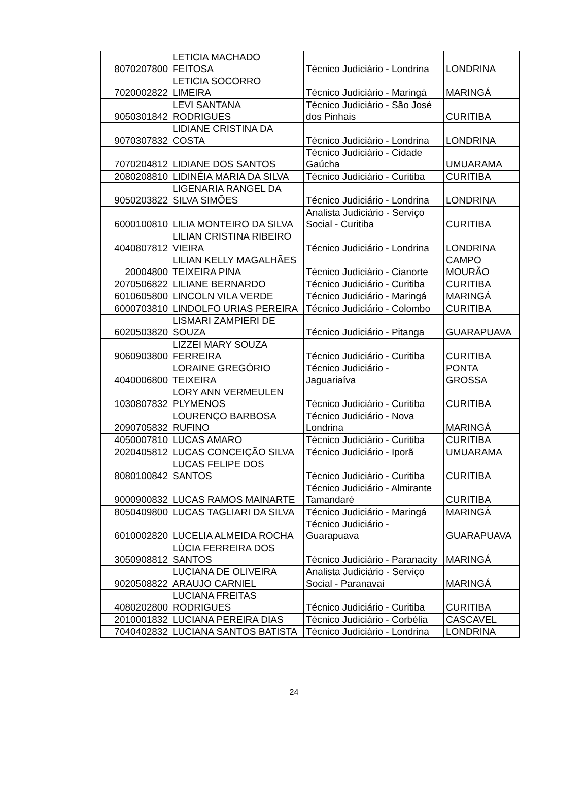| 8070207800 | LETICIA MACHADO FEITOSA | Técnico Judiciário - Londrina | LONDRINA |
| 7020002822 | LETICIA SOCORRO LIMEIRA | Técnico Judiciário - Maringá | MARINGÁ |
| 9050301842 | LEVI SANTANA RODRIGUES | Técnico Judiciário - São José dos Pinhais | CURITIBA |
| 9070307832 | LIDIANE CRISTINA DA COSTA | Técnico Judiciário - Londrina | LONDRINA |
| 7070204812 | LIDIANE DOS SANTOS | Técnico Judiciário - Cidade Gaúcha | UMUARAMA |
| 2080208810 | LIDINÉIA MARIA DA SILVA | Técnico Judiciário - Curitiba | CURITIBA |
| 9050203822 | LIGENARIA RANGEL DA SILVA SIMÕES | Técnico Judiciário - Londrina | LONDRINA |
| 6000100810 | LILIA MONTEIRO DA SILVA | Analista Judiciário - Serviço Social - Curitiba | CURITIBA |
| 4040807812 | LILIAN CRISTINA RIBEIRO VIEIRA | Técnico Judiciário - Londrina | LONDRINA |
| 20004800 | LILIAN KELLY MAGALHÃES TEIXEIRA PINA | Técnico Judiciário - Cianorte | CAMPO MOURÃO |
| 2070506822 | LILIANE BERNARDO | Técnico Judiciário - Curitiba | CURITIBA |
| 6010605800 | LINCOLN VILA VERDE | Técnico Judiciário - Maringá | MARINGÁ |
| 6000703810 | LINDOLFO URIAS PEREIRA | Técnico Judiciário - Colombo | CURITIBA |
| 6020503820 | LISMARI ZAMPIERI DE SOUZA | Técnico Judiciário - Pitanga | GUARAPUAVA |
| 9060903800 | LIZZEI MARY SOUZA FERREIRA | Técnico Judiciário - Curitiba | CURITIBA |
| 4040006800 | LORAINE GREGÓRIO TEIXEIRA | Técnico Judiciário - Jaguariaíva | PONTA GROSSA |
| 1030807832 | LORY ANN VERMEULEN PLYMENOS | Técnico Judiciário - Curitiba | CURITIBA |
| 2090705832 | LOURENÇO BARBOSA RUFINO | Técnico Judiciário - Nova Londrina | MARINGÁ |
| 4050007810 | LUCAS AMARO | Técnico Judiciário - Curitiba | CURITIBA |
| 2020405812 | LUCAS CONCEIÇÃO SILVA | Técnico Judiciário - Iporã | UMUARAMA |
| 8080100842 | LUCAS FELIPE DOS SANTOS | Técnico Judiciário - Curitiba | CURITIBA |
| 9000900832 | LUCAS RAMOS MAINARTE | Técnico Judiciário - Almirante Tamandaré | CURITIBA |
| 8050409800 | LUCAS TAGLIARI DA SILVA | Técnico Judiciário - Maringá | MARINGÁ |
| 6010002820 | LUCELIA ALMEIDA ROCHA | Técnico Judiciário - Guarapuava | GUARAPUAVA |
| 3050908812 | LÚCIA FERREIRA DOS SANTOS | Técnico Judiciário - Paranacity | MARINGÁ |
| 9020508822 | LUCIANA DE OLIVEIRA ARAUJO CARNIEL | Analista Judiciário - Serviço Social - Paranavaí | MARINGÁ |
| 4080202800 | LUCIANA FREITAS RODRIGUES | Técnico Judiciário - Curitiba | CURITIBA |
| 2010001832 | LUCIANA PEREIRA DIAS | Técnico Judiciário - Corbélia | CASCAVEL |
| 7040402832 | LUCIANA SANTOS BATISTA | Técnico Judiciário - Londrina | LONDRINA |
24